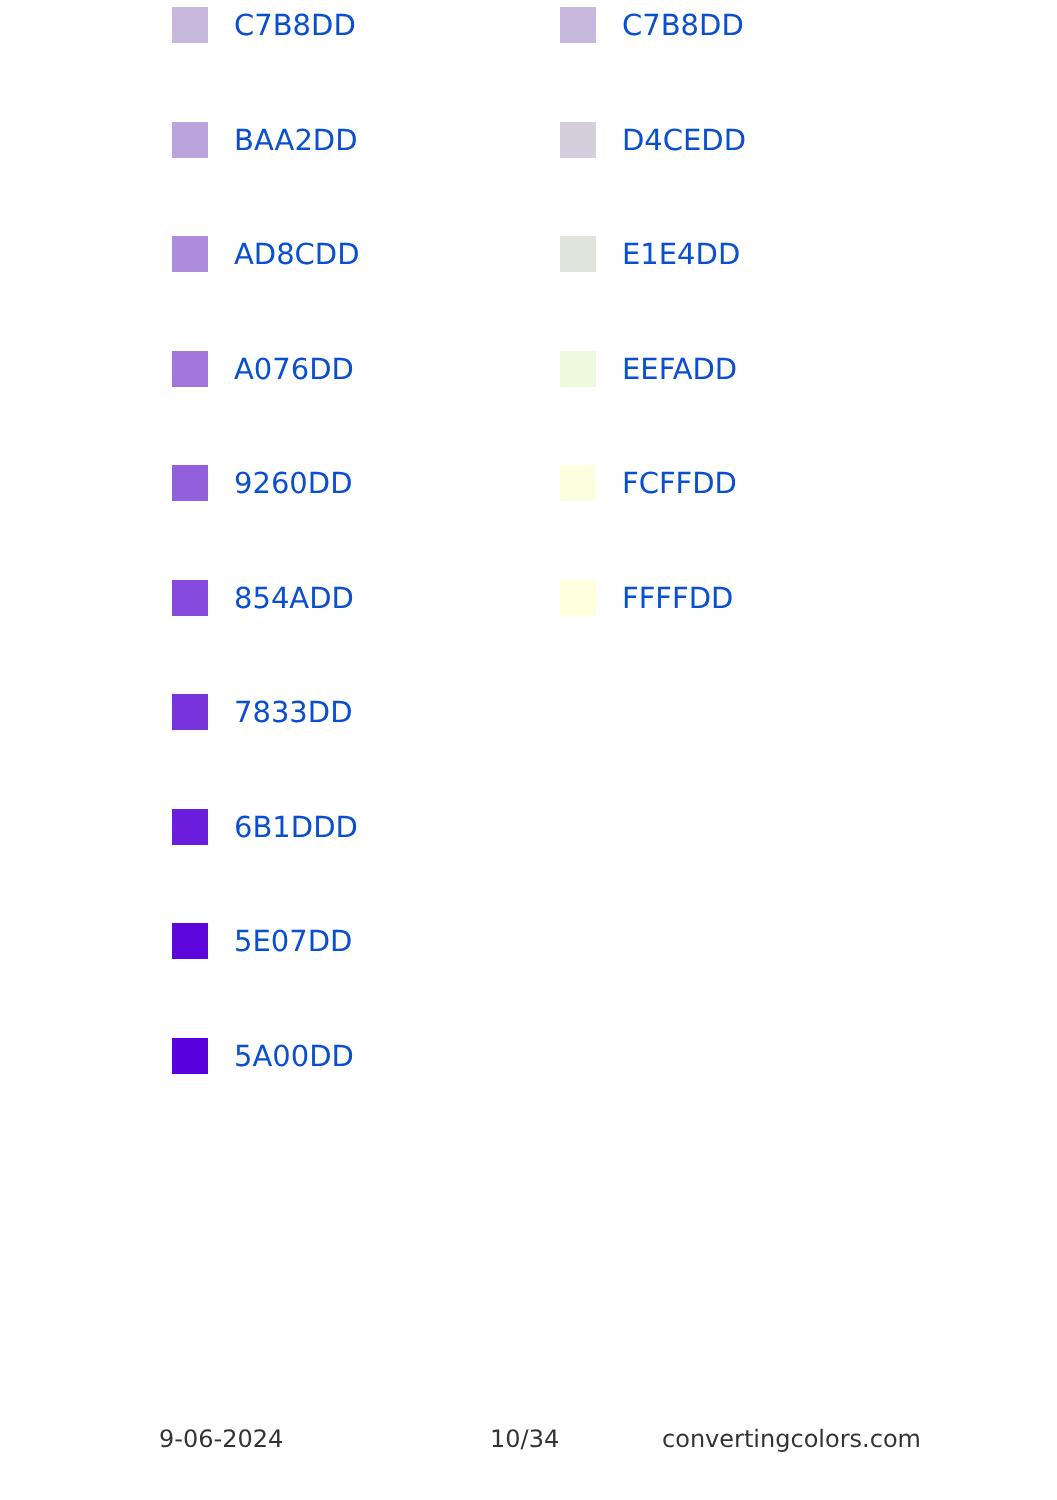C7B8DD
BAA2DD
AD8CDD
A076DD
9260DD
854ADD
7833DD
6B1DDD
5E07DD
5A00DD
C7B8DD
D4CEDD
E1E4DD
EEFADD
FCFFDD
FFFFDD
9-06-2024 10/34 convertingcolors.com